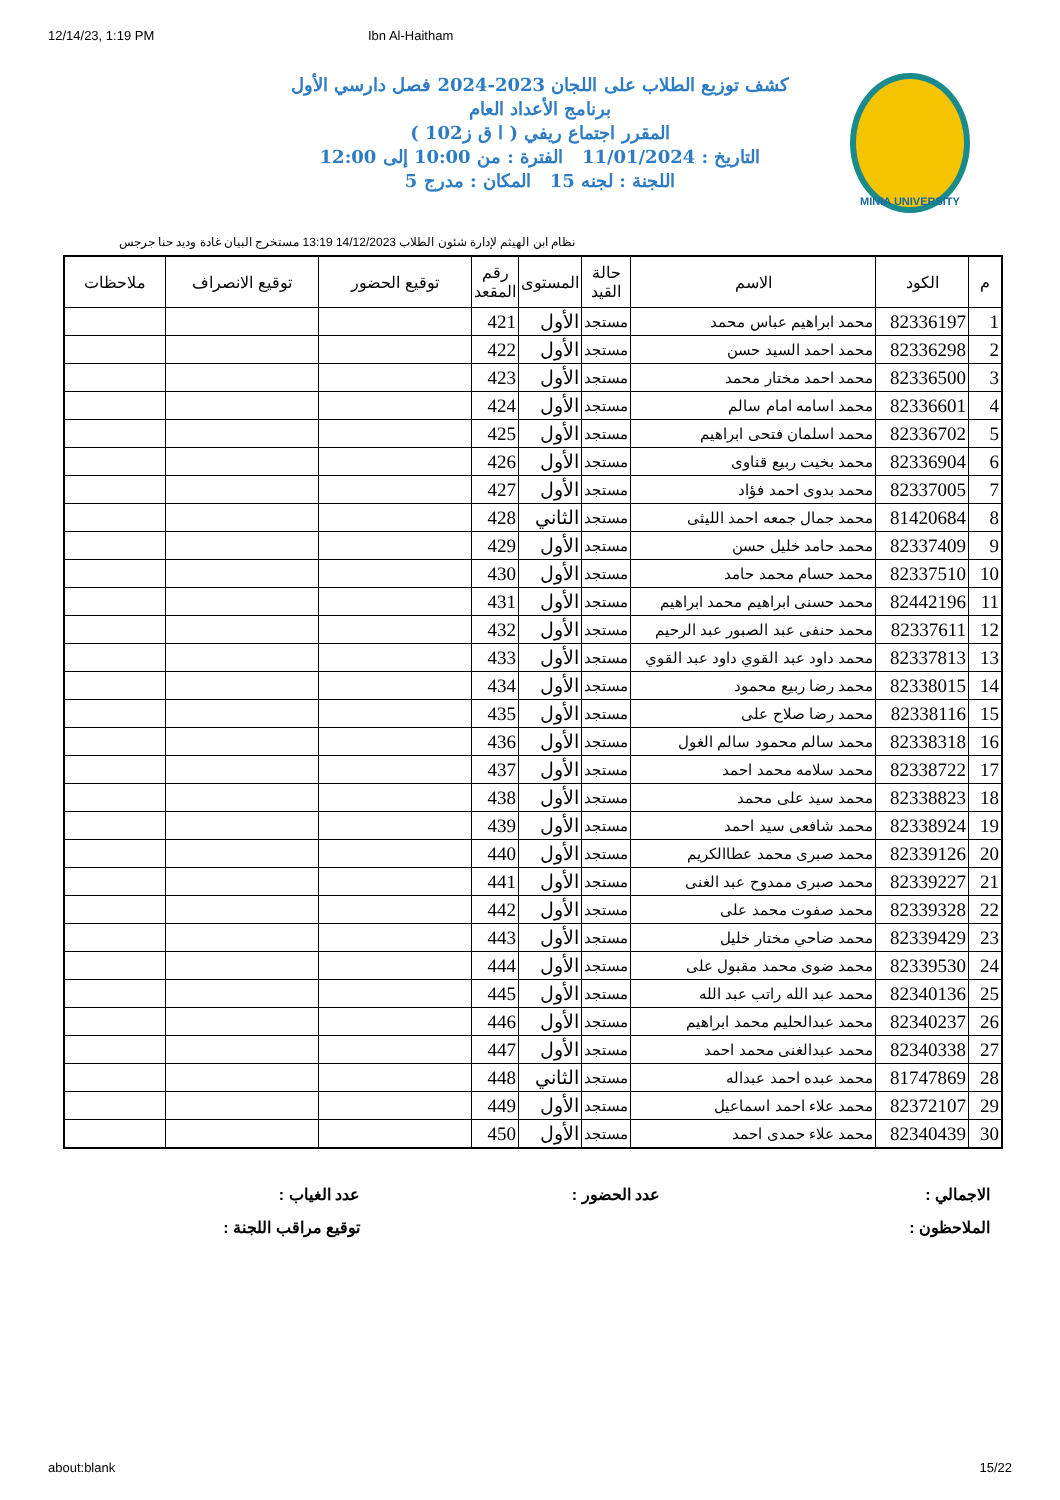12/14/23, 1:19 PM Ibn Al-Haitham
MINIA UNIVERSITY
كشف توزيع الطلاب على اللجان 2023-2024 فصل دارسي الأول
برنامج الأعداد العام
المقرر اجتماع ريفي ( ا ق ز102 )
التاريخ : 11/01/2024 الفترة : من 10:00 إلى 12:00
اللجنة : لجنه 15 المكان : مدرج 5
نظام ابن الهيثم لإدارة شئون الطلاب 14/12/2023 13:19 مستخرج البيان غادة وديد حنا جرجس
| م | الكود | الاسم | حالة القيد | المستوى | رقم المقعد | توقيع الحضور | توقيع الانصراف | ملاحظات |
| --- | --- | --- | --- | --- | --- | --- | --- | --- |
| 1 | 82336197 | محمد ابراهيم عباس محمد | مستجد | الأول | 421 | | | |
| 2 | 82336298 | محمد احمد السيد حسن | مستجد | الأول | 422 | | | |
| 3 | 82336500 | محمد احمد مختار محمد | مستجد | الأول | 423 | | | |
| 4 | 82336601 | محمد اسامه امام سالم | مستجد | الأول | 424 | | | |
| 5 | 82336702 | محمد اسلمان فتحى ابراهيم | مستجد | الأول | 425 | | | |
| 6 | 82336904 | محمد بخيت ربيع قناوى | مستجد | الأول | 426 | | | |
| 7 | 82337005 | محمد بدوى احمد فؤاد | مستجد | الأول | 427 | | | |
| 8 | 81420684 | محمد جمال جمعه احمد الليثى | مستجد | الثاني | 428 | | | |
| 9 | 82337409 | محمد حامد خليل حسن | مستجد | الأول | 429 | | | |
| 10 | 82337510 | محمد حسام محمد حامد | مستجد | الأول | 430 | | | |
| 11 | 82442196 | محمد حسنى ابراهيم محمد ابراهيم | مستجد | الأول | 431 | | | |
| 12 | 82337611 | محمد حنفى عبد الصبور عبد الرحيم | مستجد | الأول | 432 | | | |
| 13 | 82337813 | محمد داود عبد القوي داود عبد القوي | مستجد | الأول | 433 | | | |
| 14 | 82338015 | محمد رضا ربيع محمود | مستجد | الأول | 434 | | | |
| 15 | 82338116 | محمد رضا صلاح على | مستجد | الأول | 435 | | | |
| 16 | 82338318 | محمد سالم محمود سالم الغول | مستجد | الأول | 436 | | | |
| 17 | 82338722 | محمد سلامه محمد احمد | مستجد | الأول | 437 | | | |
| 18 | 82338823 | محمد سيد على محمد | مستجد | الأول | 438 | | | |
| 19 | 82338924 | محمد شافعى سيد احمد | مستجد | الأول | 439 | | | |
| 20 | 82339126 | محمد صبرى محمد عطاالكريم | مستجد | الأول | 440 | | | |
| 21 | 82339227 | محمد صبرى ممدوح عبد الغنى | مستجد | الأول | 441 | | | |
| 22 | 82339328 | محمد صفوت محمد على | مستجد | الأول | 442 | | | |
| 23 | 82339429 | محمد ضاحي مختار خليل | مستجد | الأول | 443 | | | |
| 24 | 82339530 | محمد ضوى محمد مقبول على | مستجد | الأول | 444 | | | |
| 25 | 82340136 | محمد عبد الله راتب عبد الله | مستجد | الأول | 445 | | | |
| 26 | 82340237 | محمد عبدالحليم محمد ابراهيم | مستجد | الأول | 446 | | | |
| 27 | 82340338 | محمد عبدالغنى محمد احمد | مستجد | الأول | 447 | | | |
| 28 | 81747869 | محمد عبده احمد عبداله | مستجد | الثاني | 448 | | | |
| 29 | 82372107 | محمد علاء احمد اسماعيل | مستجد | الأول | 449 | | | |
| 30 | 82340439 | محمد علاء حمدى احمد | مستجد | الأول | 450 | | | |
الاجمالي :
عدد الحضور :
عدد الغياب :
الملاحظون :
توقيع مراقب اللجنة :
about:blank 15/22